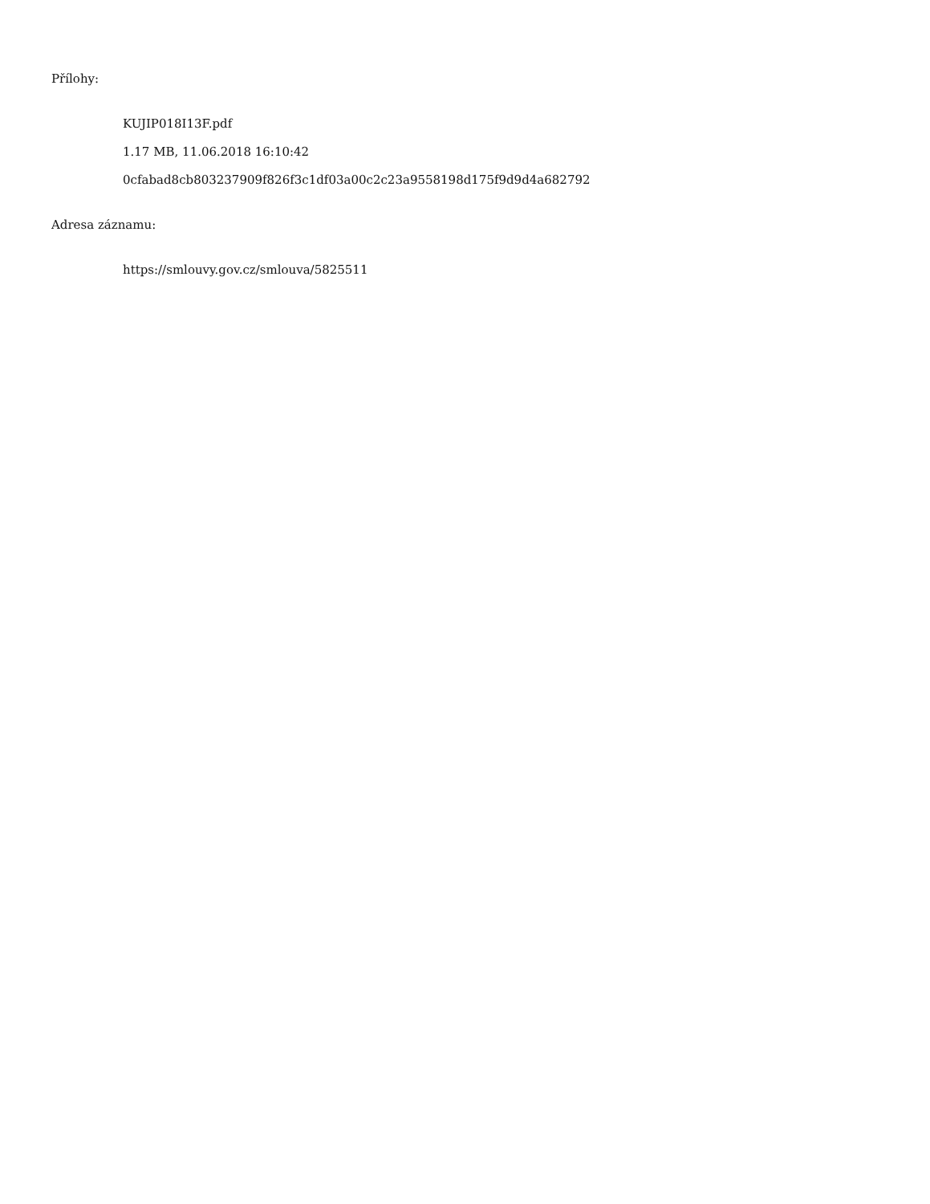Přílohy:
KUJIP018I13F.pdf
1.17 MB, 11.06.2018 16:10:42
0cfabad8cb803237909f826f3c1df03a00c2c23a9558198d175f9d9d4a682792
Adresa záznamu:
https://smlouvy.gov.cz/smlouva/5825511